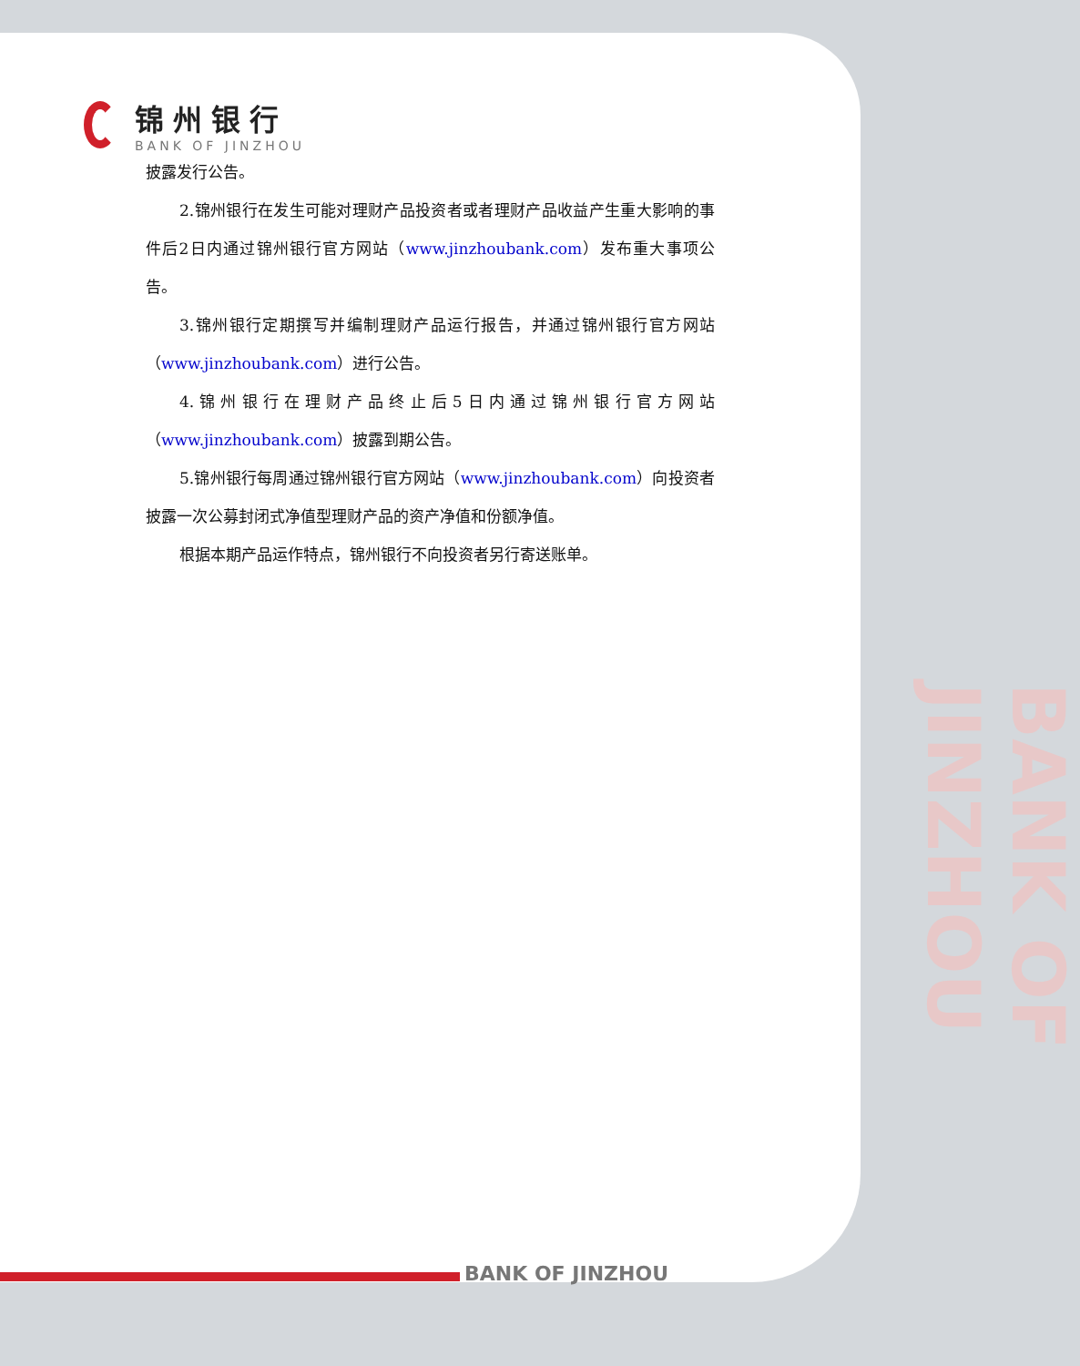锦州银行
BANK OF JINZHOU
披露发行公告。
2.锦州银行在发生可能对理财产品投资者或者理财产品收益产生重大影响的事件后2日内通过锦州银行官方网站（www.jinzhoubank.com）发布重大事项公告。
3.锦州银行定期撰写并编制理财产品运行报告，并通过锦州银行官方网站（www.jinzhoubank.com）进行公告。
4.锦州银行在理财产品终止后5日内通过锦州银行官方网站（www.jinzhoubank.com）披露到期公告。
5.锦州银行每周通过锦州银行官方网站（www.jinzhoubank.com）向投资者披露一次公募封闭式净值型理财产品的资产净值和份额净值。
根据本期产品运作特点，锦州银行不向投资者另行寄送账单。
BANK OF JINZHOU
BANK OF JINZHOU